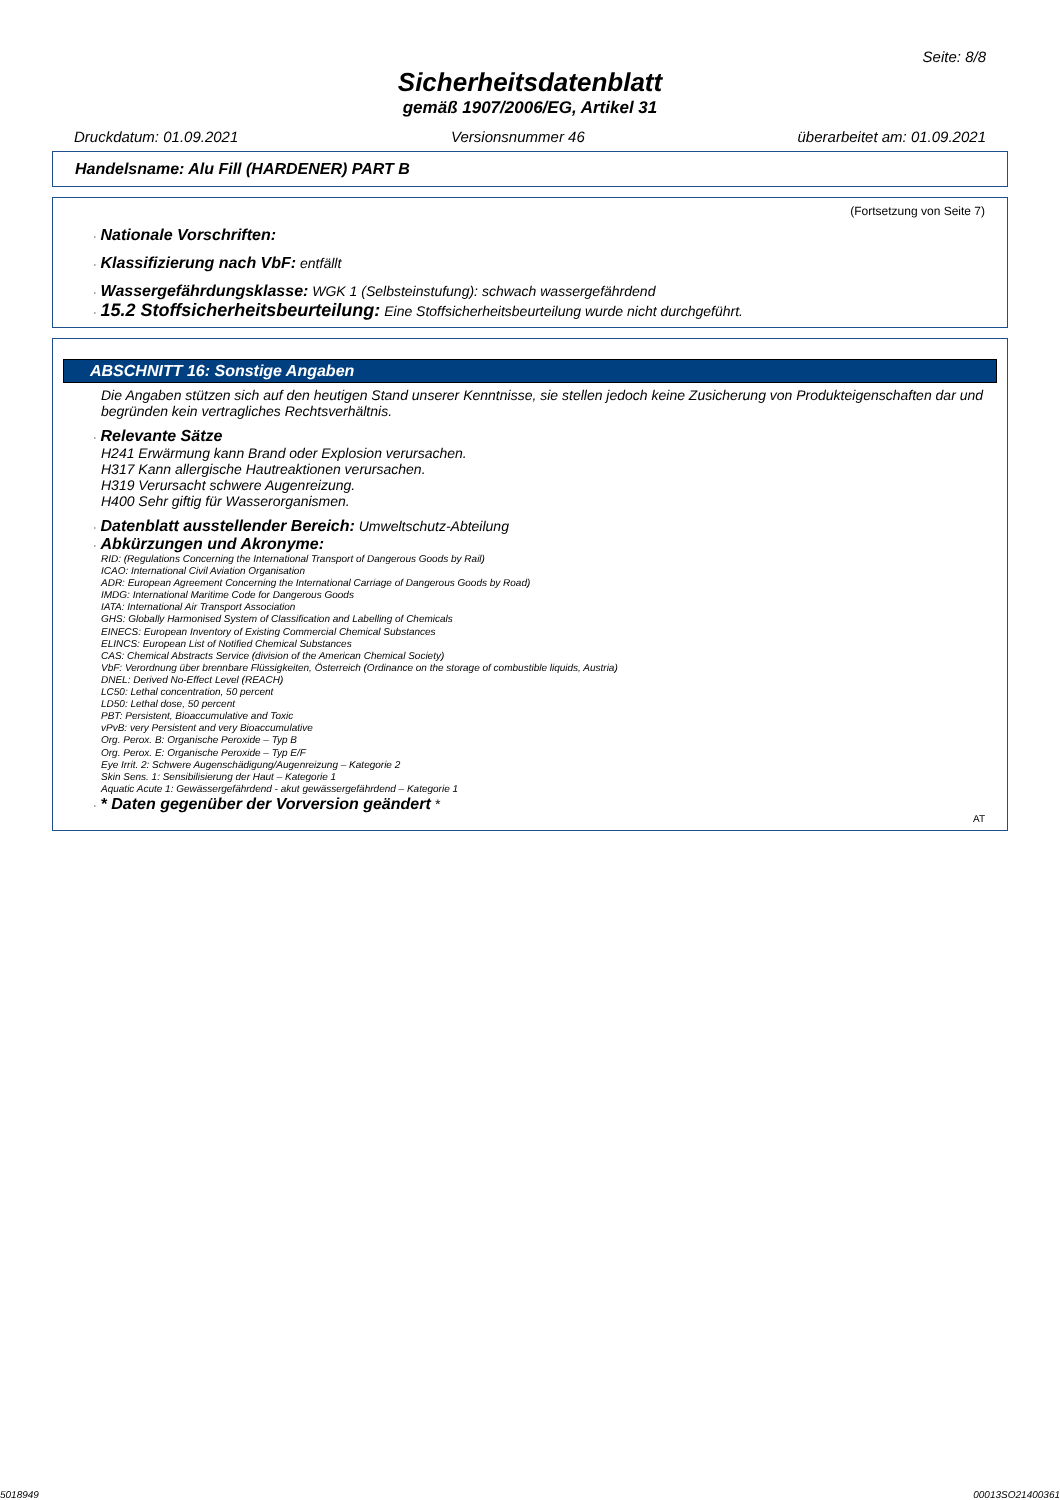Seite: 8/8
Sicherheitsdatenblatt
gemäß 1907/2006/EG, Artikel 31
Druckdatum: 01.09.2021 Versionsnummer 46 überarbeitet am: 01.09.2021
Handelsname: Alu Fill (HARDENER) PART B
(Fortsetzung von Seite 7)
· Nationale Vorschriften:
· Klassifizierung nach VbF: entfällt
· Wassergefährdungsklasse: WGK 1 (Selbsteinstufung): schwach wassergefährdend
· 15.2 Stoffsicherheitsbeurteilung: Eine Stoffsicherheitsbeurteilung wurde nicht durchgeführt.
ABSCHNITT 16: Sonstige Angaben
Die Angaben stützen sich auf den heutigen Stand unserer Kenntnisse, sie stellen jedoch keine Zusicherung von Produkteigenschaften dar und begründen kein vertragliches Rechtsverhältnis.
· Relevante Sätze
H241 Erwärmung kann Brand oder Explosion verursachen.
H317 Kann allergische Hautreaktionen verursachen.
H319 Verursacht schwere Augenreizung.
H400 Sehr giftig für Wasserorganismen.
· Datenblatt ausstellender Bereich: Umweltschutz-Abteilung
· Abkürzungen und Akronyme:
RID: (Regulations Concerning the International Transport of Dangerous Goods by Rail)
ICAO: International Civil Aviation Organisation
ADR: European Agreement Concerning the International Carriage of Dangerous Goods by Road)
IMDG: International Maritime Code for Dangerous Goods
IATA: International Air Transport Association
GHS: Globally Harmonised System of Classification and Labelling of Chemicals
EINECS: European Inventory of Existing Commercial Chemical Substances
ELINCS: European List of Notified Chemical Substances
CAS: Chemical Abstracts Service (division of the American Chemical Society)
VbF: Verordnung über brennbare Flüssigkeiten, Österreich (Ordinance on the storage of combustible liquids, Austria)
DNEL: Derived No-Effect Level (REACH)
LC50: Lethal concentration, 50 percent
LD50: Lethal dose, 50 percent
PBT: Persistent, Bioaccumulative and Toxic
vPvB: very Persistent and very Bioaccumulative
Org. Perox. B: Organische Peroxide – Typ B
Org. Perox. E: Organische Peroxide – Typ E/F
Eye Irrit. 2: Schwere Augenschädigung/Augenreizung – Kategorie 2
Skin Sens. 1: Sensibilisierung der Haut – Kategorie 1
Aquatic Acute 1: Gewässergefährdend - akut gewässergefährdend – Kategorie 1
· * Daten gegenüber der Vorversion geändert *
AT
5018949 00013SO21400361